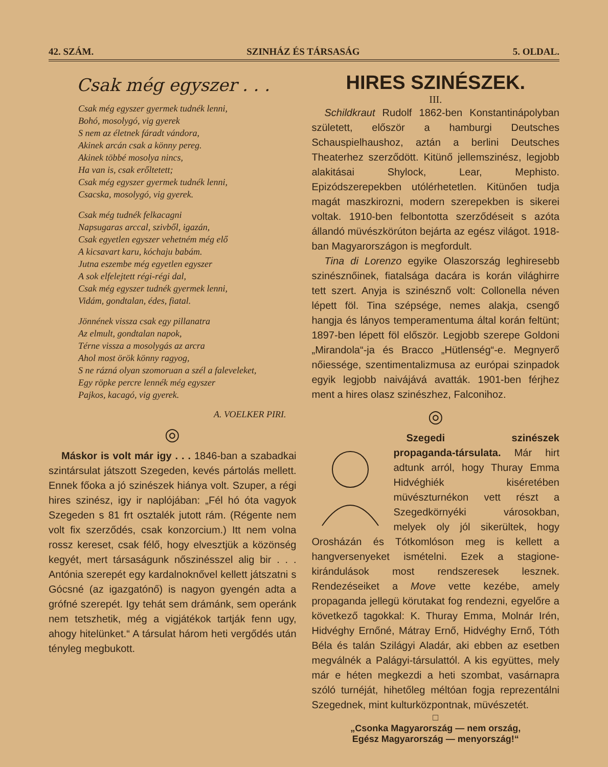42. SZÁM. SZINHÁZ ÉS TÁRSASÁG 5. OLDAL.
Csak még egyszer . . .
Csak még egyszer gyermek tudnék lenni,
Bohó, mosolygó, vig gyerek
S nem az életnek fáradt vándora,
Akinek arcán csak a könny pereg.
Akinek többé mosolya nincs,
Ha van is, csak erőltetett;
Csak még egyszer gyermek tudnék lenni,
Csacska, mosolygó, vig gyerek.
Csak még tudnék felkacagni
Napsugaras arccal, szivből, igazán,
Csak egyetlen egyszer vehetném még elő
A kicsavart karu, kóchaju babám.
Jutna eszembe még egyetlen egyszer
A sok elfelejtett régi-régi dal,
Csak még egyszer tudnék gyermek lenni,
Vidám, gondtalan, édes, fiatal.
Jönnének vissza csak egy pillanatra
Az elmult, gondtalan napok,
Térne vissza a mosolygás az arcra
Ahol most örök könny ragyog,
S ne rázná olyan szomoruan a szél a faleveleket,
Egy röpke percre lennék még egyszer
Pajkos, kacagó, vig gyerek.
A. VOELKER PIRI.
◎
Máskor is volt már igy . . . 1846-ban a szabadkai szintársulat játszott Szegeden, kevés pártolás mellett. Ennek főoka a jó szinészek hiánya volt. Szuper, a régi hires szinész, igy ir naplójában: „Fél hó óta vagyok Szegeden s 81 frt osztalék jutott rám. (Régente nem volt fix szerződés, csak konzorcium.) Itt nem volna rossz kereset, csak félő, hogy elvesztjük a közönség kegyét, mert társaságunk nőszinésszel alig bir . . . Antónia szerepét egy kardalnoknővel kellett játszatni s Gócsné (az igazgatónő) is nagyon gyengén adta a grófné szerepét. Igy tehát sem drámánk, sem operánk nem tetszhetik, még a vigjátékok tartják fenn ugy, ahogy hitelünket.“ A társulat három heti vergődés után tényleg megbukott.
HIRES SZINÉSZEK.
III.
Schildkraut Rudolf 1862-ben Konstantinápolyban született, először a hamburgi Deutsches Schauspielhaushoz, aztán a berlini Deutsches Theaterhez szerződött. Kitünő jellemszinész, legjobb alakitásai Shylock, Lear, Mephisto. Epizódszerepekben utólérhetetlen. Kitünően tudja magát maszkirozni, modern szerepekben is sikerei voltak. 1910-ben felbontotta szerződéseit s azóta állandó müvészkörúton bejárta az egész világot. 1918-ban Magyarországon is megfordult.
Tina di Lorenzo egyike Olaszország leghiresebb szinésznőinek, fiatalsága dacára is korán világhirre tett szert. Anyja is szinésznő volt: Collonella néven lépett föl. Tina szépsége, nemes alakja, csengő hangja és lányos temperamentuma által korán feltünt; 1897-ben lépett föl először. Legjobb szerepe Goldoni „Mirandola“-ja és Bracco „Hütlenség“-e. Megnyerő nőiessége, szentimentalizmusa az európai szinpadok egyik legjobb naivájává avatták. 1901-ben férjhez ment a hires olasz szinészhez, Falconihoz.
◎
Szegedi szinészek propaganda-társulata. Már hirt adtunk arról, hogy Thuray Emma Hidvéghiék kiséretében müvészturnékon vett részt a Szegedkörnyéki városokban, melyek oly jól sikerültek, hogy Orosházán és Tótkomlóson meg is kellett a hangversenyeket ismételni. Ezek a stagione-kirándulások most rendszeresek lesznek. Rendezéseiket a Move vette kezébe, amely propaganda jellegü körutakat fog rendezni, egyelőre a következő tagokkal: K. Thuray Emma, Molnár Irén, Hidvéghy Ernőné, Mátray Ernő, Hidvéghy Ernő, Tóth Béla és talán Szilágyi Aladár, aki ebben az esetben megválnék a Palágyi-társulattól. A kis együttes, mely már e héten megkezdi a heti szombat, vasárnapra szóló turnéját, hihetőleg méltóan fogja reprezentálni Szegednek, mint kulturközpontnak, müvészetét.
□
„Csonka Magyarország — nem ország,
Egész Magyarország — menyország!“